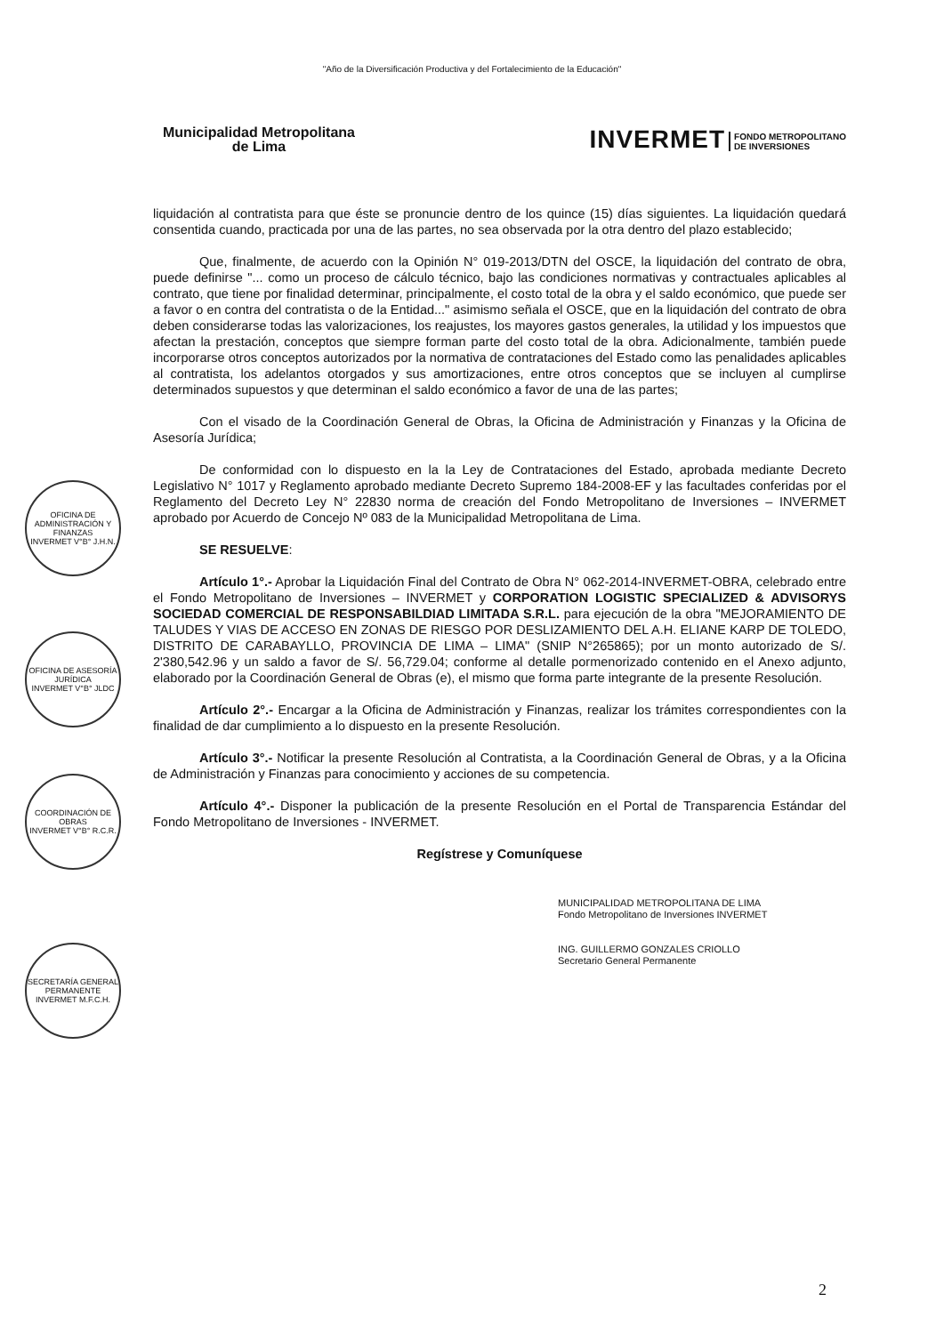"Año de la Diversificación Productiva y del Fortalecimiento de la Educación"
Municipalidad Metropolitana
de Lima
INVERMET FONDO METROPOLITANO
DE INVERSIONES
liquidación al contratista para que éste se pronuncie dentro de los quince (15) días siguientes. La liquidación quedará consentida cuando, practicada por una de las partes, no sea observada por la otra dentro del plazo establecido;
Que, finalmente, de acuerdo con la Opinión N° 019-2013/DTN del OSCE, la liquidación del contrato de obra, puede definirse "... como un proceso de cálculo técnico, bajo las condiciones normativas y contractuales aplicables al contrato, que tiene por finalidad determinar, principalmente, el costo total de la obra y el saldo económico, que puede ser a favor o en contra del contratista o de la Entidad..." asimismo señala el OSCE, que en la liquidación del contrato de obra deben considerarse todas las valorizaciones, los reajustes, los mayores gastos generales, la utilidad y los impuestos que afectan la prestación, conceptos que siempre forman parte del costo total de la obra. Adicionalmente, también puede incorporarse otros conceptos autorizados por la normativa de contrataciones del Estado como las penalidades aplicables al contratista, los adelantos otorgados y sus amortizaciones, entre otros conceptos que se incluyen al cumplirse determinados supuestos y que determinan el saldo económico a favor de una de las partes;
Con el visado de la Coordinación General de Obras, la Oficina de Administración y Finanzas y la Oficina de Asesoría Jurídica;
De conformidad con lo dispuesto en la la Ley de Contrataciones del Estado, aprobada mediante Decreto Legislativo N° 1017 y Reglamento aprobado mediante Decreto Supremo 184-2008-EF y las facultades conferidas por el Reglamento del Decreto Ley N° 22830 norma de creación del Fondo Metropolitano de Inversiones – INVERMET aprobado por Acuerdo de Concejo Nº 083 de la Municipalidad Metropolitana de Lima.
SE RESUELVE:
Artículo 1°.- Aprobar la Liquidación Final del Contrato de Obra N° 062-2014-INVERMET-OBRA, celebrado entre el Fondo Metropolitano de Inversiones – INVERMET y CORPORATION LOGISTIC SPECIALIZED & ADVISORYS SOCIEDAD COMERCIAL DE RESPONSABILDIAD LIMITADA S.R.L. para ejecución de la obra "MEJORAMIENTO DE TALUDES Y VIAS DE ACCESO EN ZONAS DE RIESGO POR DESLIZAMIENTO DEL A.H. ELIANE KARP DE TOLEDO, DISTRITO DE CARABAYLLO, PROVINCIA DE LIMA – LIMA" (SNIP N°265865); por un monto autorizado de S/. 2'380,542.96 y un saldo a favor de S/. 56,729.04; conforme al detalle pormenorizado contenido en el Anexo adjunto, elaborado por la Coordinación General de Obras (e), el mismo que forma parte integrante de la presente Resolución.
Artículo 2°.- Encargar a la Oficina de Administración y Finanzas, realizar los trámites correspondientes con la finalidad de dar cumplimiento a lo dispuesto en la presente Resolución.
Artículo 3°.- Notificar la presente Resolución al Contratista, a la Coordinación General de Obras, y a la Oficina de Administración y Finanzas para conocimiento y acciones de su competencia.
Artículo 4°.- Disponer la publicación de la presente Resolución en el Portal de Transparencia Estándar del Fondo Metropolitano de Inversiones - INVERMET.
Regístrese y Comuníquese
MUNICIPALIDAD METROPOLITANA DE LIMA
Fondo Metropolitano de Inversiones INVERMET
ING. GUILLERMO GONZALES CRIOLLO
Secretario General Permanente
OFICINA DE ADMINISTRACIÓN Y FINANZAS
INVERMET V°B° J.H.N.
OFICINA DE ASESORÍA JURÍDICA
INVERMET V°B° JLDC
COORDINACIÓN DE OBRAS
INVERMET V°B° R.C.R.
SECRETARÍA GENERAL PERMANENTE
INVERMET M.F.C.H.
2